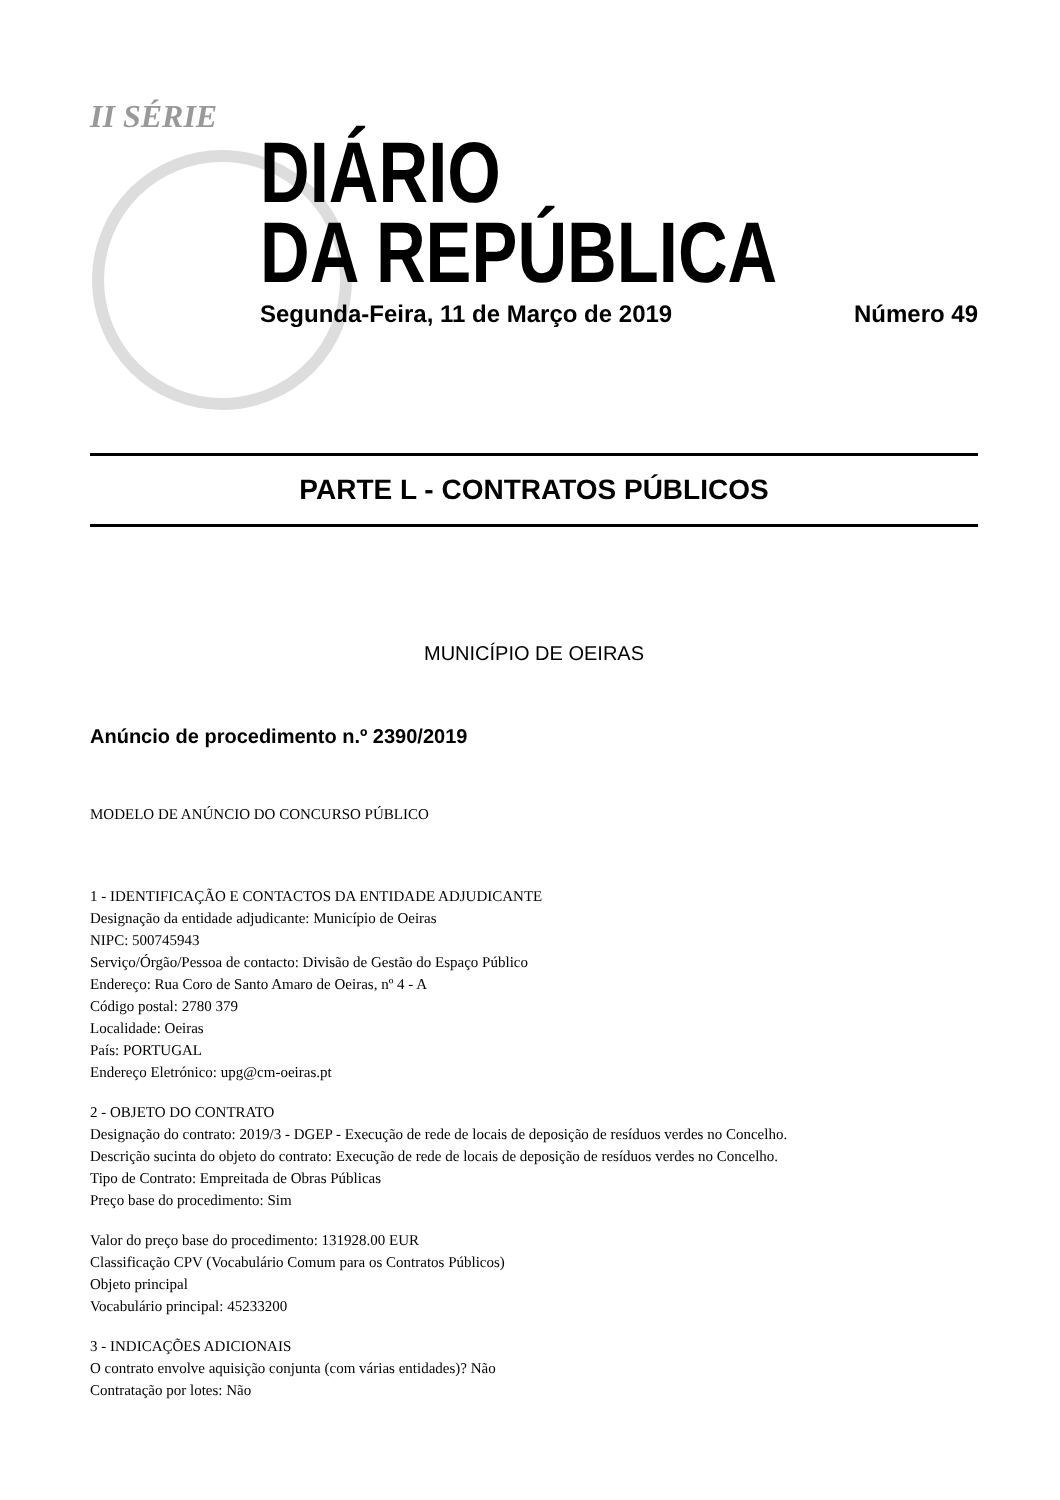II SÉRIE
DIÁRIO
DA REPÚBLICA
Segunda-Feira, 11 de Março de 2019 Número 49
PARTE L - CONTRATOS PÚBLICOS
MUNICÍPIO DE OEIRAS
Anúncio de procedimento n.º 2390/2019
MODELO DE ANÚNCIO DO CONCURSO PÚBLICO
1 - IDENTIFICAÇÃO E CONTACTOS DA ENTIDADE ADJUDICANTE
Designação da entidade adjudicante: Município de Oeiras
NIPC: 500745943
Serviço/Órgão/Pessoa de contacto: Divisão de Gestão do Espaço Público
Endereço: Rua Coro de Santo Amaro de Oeiras, nº 4 - A
Código postal: 2780 379
Localidade: Oeiras
País: PORTUGAL
Endereço Eletrónico: upg@cm-oeiras.pt
2 - OBJETO DO CONTRATO
Designação do contrato: 2019/3 - DGEP - Execução de rede de locais de deposição de resíduos verdes no Concelho.
Descrição sucinta do objeto do contrato: Execução de rede de locais de deposição de resíduos verdes no Concelho.
Tipo de Contrato: Empreitada de Obras Públicas
Preço base do procedimento: Sim
Valor do preço base do procedimento: 131928.00 EUR
Classificação CPV (Vocabulário Comum para os Contratos Públicos)
Objeto principal
Vocabulário principal: 45233200
3 - INDICAÇÕES ADICIONAIS
O contrato envolve aquisição conjunta (com várias entidades)? Não
Contratação por lotes: Não